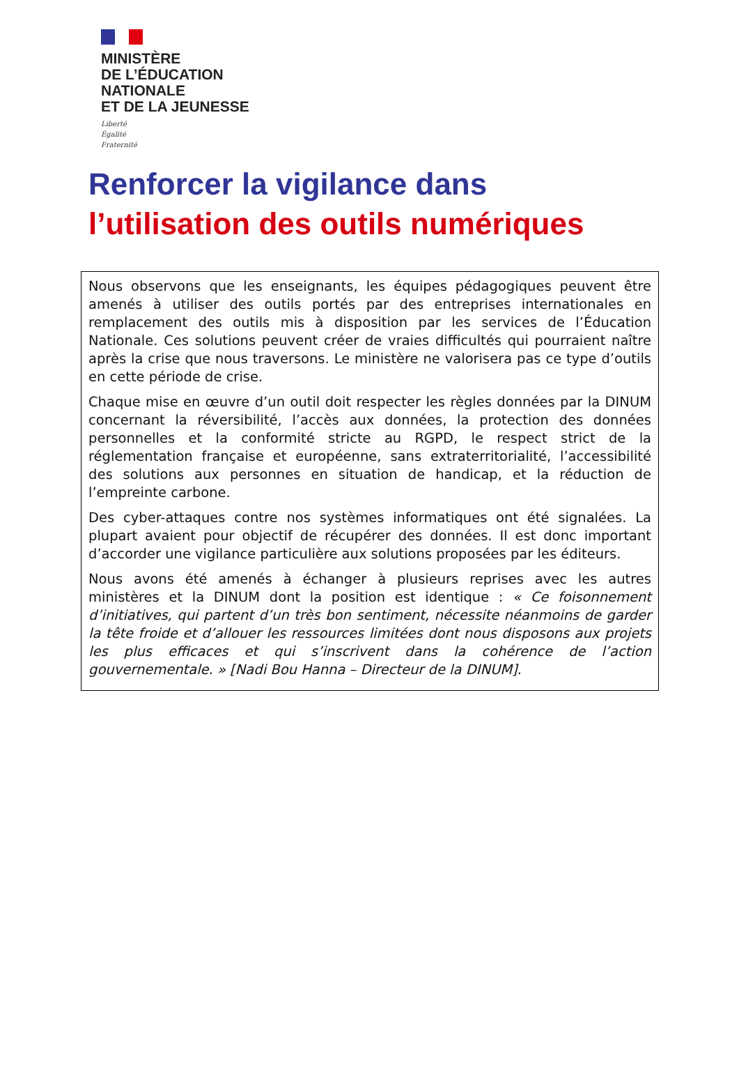MINISTÈRE
DE L’ÉDUCATION
NATIONALE
ET DE LA JEUNESSE
Liberté
Égalité
Fraternité
Renforcer la vigilance dans
l’utilisation des outils numériques
Nous observons que les enseignants, les équipes pédagogiques peuvent être amenés à utiliser des outils portés par des entreprises internationales en remplacement des outils mis à disposition par les services de l’Éducation Nationale. Ces solutions peuvent créer de vraies difficultés qui pourraient naître après la crise que nous traversons. Le ministère ne valorisera pas ce type d’outils en cette période de crise.
Chaque mise en œuvre d’un outil doit respecter les règles données par la DINUM concernant la réversibilité, l’accès aux données, la protection des données personnelles et la conformité stricte au RGPD, le respect strict de la réglementation française et européenne, sans extraterritorialité, l’accessibilité des solutions aux personnes en situation de handicap, et la réduction de l’empreinte carbone.
Des cyber-attaques contre nos systèmes informatiques ont été signalées. La plupart avaient pour objectif de récupérer des données. Il est donc important d’accorder une vigilance particulière aux solutions proposées par les éditeurs.
Nous avons été amenés à échanger à plusieurs reprises avec les autres ministères et la DINUM dont la position est identique : « Ce foisonnement d’initiatives, qui partent d’un très bon sentiment, nécessite néanmoins de garder la tête froide et d’allouer les ressources limitées dont nous disposons aux projets les plus efficaces et qui s’inscrivent dans la cohérence de l’action gouvernementale. » [Nadi Bou Hanna – Directeur de la DINUM].